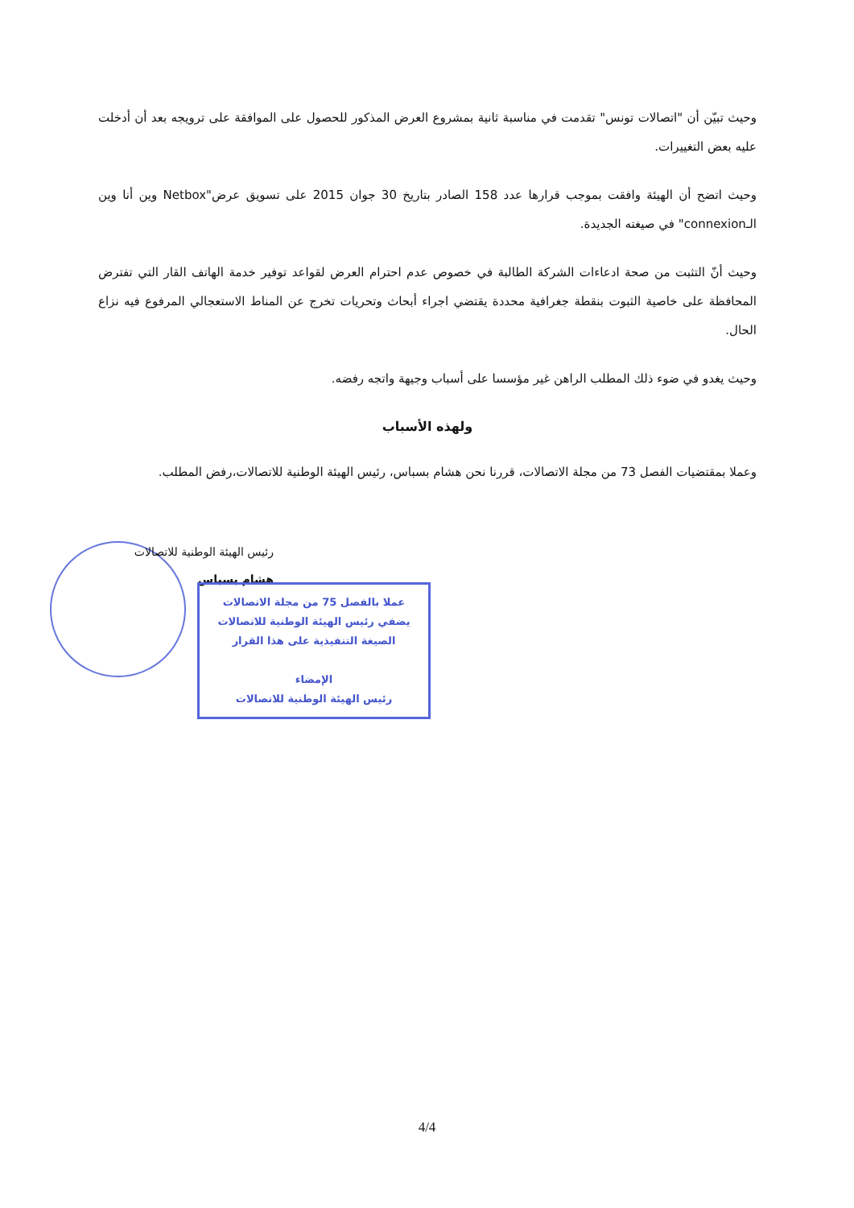وحيث تبيّن أن "اتصالات تونس" تقدمت في مناسبة ثانية بمشروع العرض المذكور للحصول على الموافقة على ترويجه بعد أن أدخلت عليه بعض التغييرات.
وحيث اتضح أن الهيئة وافقت بموجب قرارها عدد 158 الصادر بتاريخ 30 جوان 2015 على تسويق عرض"Netbox وين أنا وين الـconnexion" في صيغته الجديدة.
وحيث أنّ التثبت من صحة ادعاءات الشركة الطالبة في خصوص عدم احترام العرض لقواعد توفير خدمة الهاتف القار التي تفترض المحافظة على خاصية الثبوت بنقطة جغرافية محددة يقتضي اجراء أبحاث وتحريات تخرج عن المناط الاستعجالي المرفوع فيه نزاع الحال.
وحيث يغدو في ضوء ذلك المطلب الراهن غير مؤسسا على أسباب وجيهة واتجه رفضه.
ولهذه الأسباب
وعملا بمقتضيات الفصل 73 من مجلة الاتصالات، قررنا نحن هشام بسباس، رئيس الهيئة الوطنية للاتصالات،رفض المطلب.
رئيس الهيئة الوطنية للاتصالات
هشام بسباس
عملا بالفصل 75 من مجلة الاتصالات
يضفي رئيس الهيئة الوطنية للاتصالات
الصيغة التنفيذية على هذا القرار
الإمضاء
رئيس الهيئة الوطنية للاتصالات
4/4